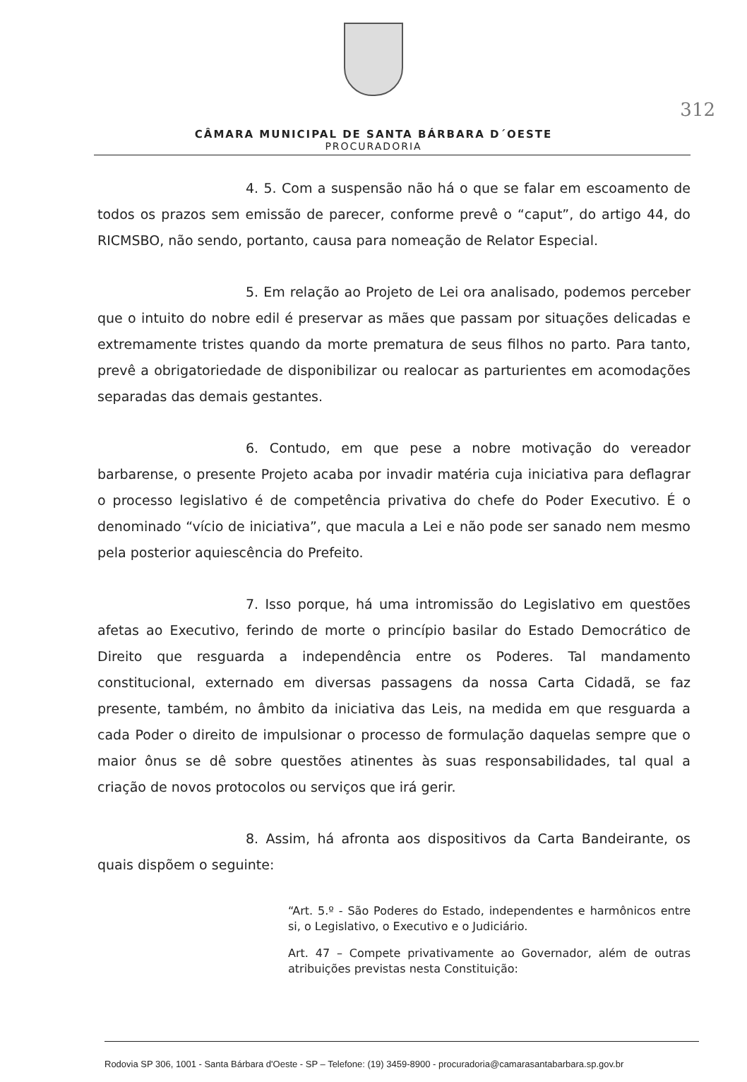312
CÂMARA MUNICIPAL DE SANTA BÁRBARA D´OESTE
PROCURADORIA
4. 5. Com a suspensão não há o que se falar em escoamento de todos os prazos sem emissão de parecer, conforme prevê o “caput”, do artigo 44, do RICMSBO, não sendo, portanto, causa para nomeação de Relator Especial.
5. Em relação ao Projeto de Lei ora analisado, podemos perceber que o intuito do nobre edil é preservar as mães que passam por situações delicadas e extremamente tristes quando da morte prematura de seus filhos no parto. Para tanto, prevê a obrigatoriedade de disponibilizar ou realocar as parturientes em acomodações separadas das demais gestantes.
6. Contudo, em que pese a nobre motivação do vereador barbarense, o presente Projeto acaba por invadir matéria cuja iniciativa para deflagrar o processo legislativo é de competência privativa do chefe do Poder Executivo. É o denominado “vício de iniciativa”, que macula a Lei e não pode ser sanado nem mesmo pela posterior aquiescência do Prefeito.
7. Isso porque, há uma intromissão do Legislativo em questões afetas ao Executivo, ferindo de morte o princípio basilar do Estado Democrático de Direito que resguarda a independência entre os Poderes. Tal mandamento constitucional, externado em diversas passagens da nossa Carta Cidadã, se faz presente, também, no âmbito da iniciativa das Leis, na medida em que resguarda a cada Poder o direito de impulsionar o processo de formulação daquelas sempre que o maior ônus se dê sobre questões atinentes às suas responsabilidades, tal qual a criação de novos protocolos ou serviços que irá gerir.
8. Assim, há afronta aos dispositivos da Carta Bandeirante, os quais dispõem o seguinte:
“Art. 5.º - São Poderes do Estado, independentes e harmônicos entre si, o Legislativo, o Executivo e o Judiciário.
Art. 47 – Compete privativamente ao Governador, além de outras atribuições previstas nesta Constituição:
Rodovia SP 306, 1001 - Santa Bárbara d'Oeste - SP – Telefone: (19) 3459-8900 - procuradoria@camarasantabarbara.sp.gov.br